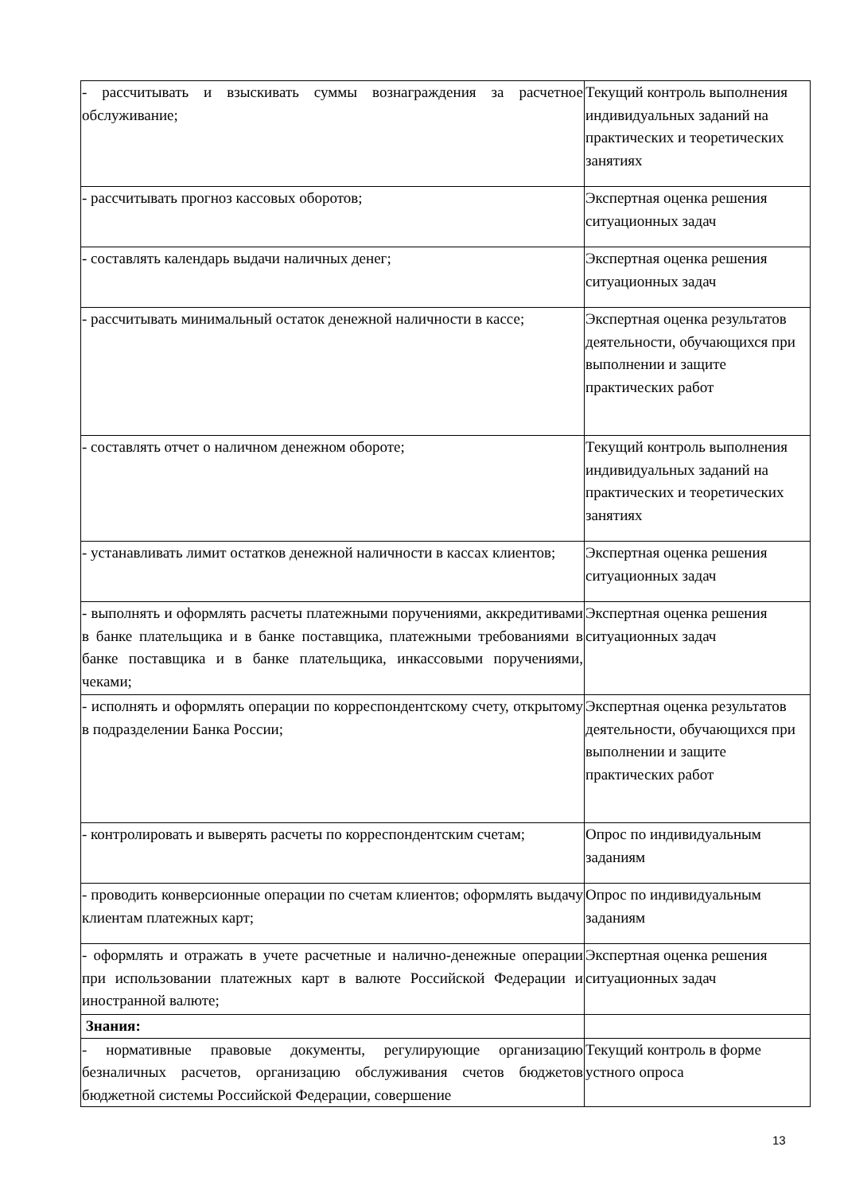| - рассчитывать и взыскивать суммы вознаграждения за расчетное обслуживание; | Текущий контроль выполнения индивидуальных заданий на практических и теоретических занятиях |
| - рассчитывать прогноз кассовых оборотов; | Экспертная оценка решения ситуационных задач |
| - составлять календарь выдачи наличных денег; | Экспертная оценка решения ситуационных задач |
| - рассчитывать минимальный остаток денежной наличности в кассе; | Экспертная оценка результатов деятельности, обучающихся при выполнении и защите практических работ |
| - составлять отчет о наличном денежном обороте; | Текущий контроль выполнения индивидуальных заданий на практических и теоретических занятиях |
| - устанавливать лимит остатков денежной наличности в кассах клиентов; | Экспертная оценка решения ситуационных задач |
| - выполнять и оформлять расчеты платежными поручениями, аккредитивами в банке плательщика и в банке поставщика, платежными требованиями в банке поставщика и в банке плательщика, инкассовыми поручениями, чеками; | Экспертная оценка решения ситуационных задач |
| - исполнять и оформлять операции по корреспондентскому счету, открытому в подразделении Банка России; | Экспертная оценка результатов деятельности, обучающихся при выполнении и защите практических работ |
| - контролировать и выверять расчеты по корреспондентским счетам; | Опрос по индивидуальным заданиям |
| - проводить конверсионные операции по счетам клиентов; оформлять выдачу клиентам платежных карт; | Опрос по индивидуальным заданиям |
| - оформлять и отражать в учете расчетные и налично-денежные операции при использовании платежных карт в валюте Российской Федерации и иностранной валюте; | Экспертная оценка решения ситуационных задач |
| Знания: | |
| - нормативные правовые документы, регулирующие организацию безналичных расчетов, организацию обслуживания счетов бюджетов бюджетной системы Российской Федерации, совершение | Текущий контроль в форме устного опроса |
13